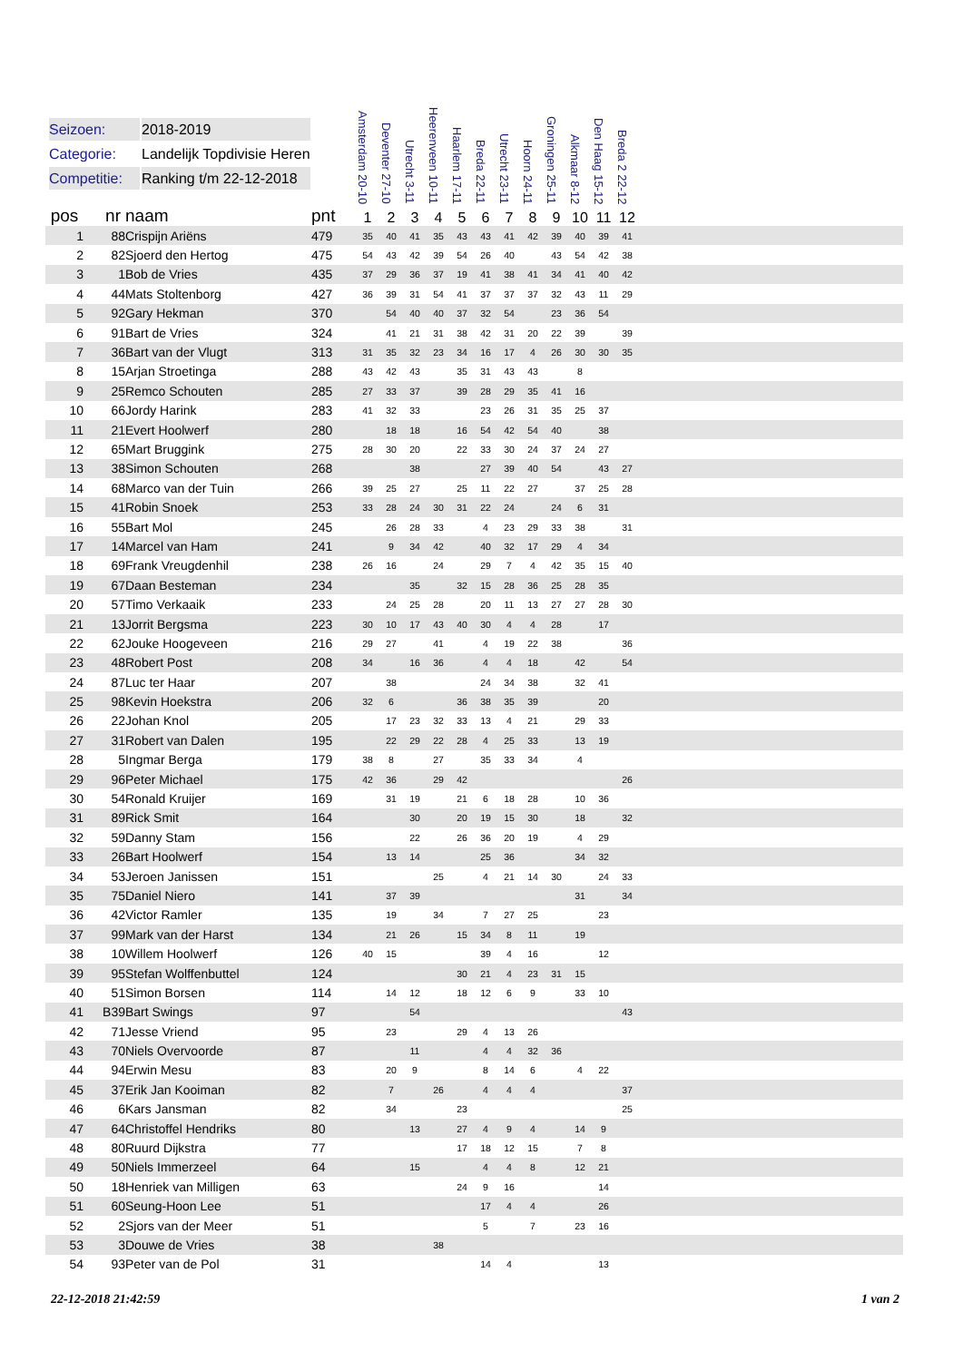| Seizoen: | 2018-2019 |
| Categorie: | Landelijk Topdivisie Heren |
| Competitie: | Ranking t/m 22-12-2018 |
| | | | | Amsterdam 20-10 | Deventer 27-10 | Utrecht 3-11 | Heerenveen 10-11 | Haarlem 17-11 | Breda 22-11 | Utrecht 23-11 | Hoorn 24-11 | Groningen 25-11 | Alkmaar 8-12 | Den Haag 15-12 | Breda 2 22-12 | |
| --- | --- | --- | --- | --- | --- | --- | --- | --- | --- | --- | --- | --- | --- | --- | --- | --- |
| pos | nr | naam | pnt | 1 | 2 | 3 | 4 | 5 | 6 | 7 | 8 | 9 | 10 | 11 | 12 | |
| 1 | 88 | Crispijn Ariëns | 479 | 35 | 40 | 41 | 35 | 43 | 43 | 41 | 42 | 39 | 40 | 39 | 41 | |
| 2 | 82 | Sjoerd den Hertog | 475 | 54 | 43 | 42 | 39 | 54 | 26 | 40 | | 43 | 54 | 42 | 38 | |
| 3 | 1 | Bob de Vries | 435 | 37 | 29 | 36 | 37 | 19 | 41 | 38 | 41 | 34 | 41 | 40 | 42 | |
| 4 | 44 | Mats Stoltenborg | 427 | 36 | 39 | 31 | 54 | 41 | 37 | 37 | 37 | 32 | 43 | 11 | 29 | |
| 5 | 92 | Gary Hekman | 370 | | 54 | 40 | 40 | 37 | 32 | 54 | | 23 | 36 | 54 | | |
| 6 | 91 | Bart de Vries | 324 | | 41 | 21 | 31 | 38 | 42 | 31 | 20 | 22 | 39 | | 39 | |
| 7 | 36 | Bart van der Vlugt | 313 | 31 | 35 | 32 | 23 | 34 | 16 | 17 | 4 | 26 | 30 | 30 | 35 | |
| 8 | 15 | Arjan Stroetinga | 288 | 43 | 42 | 43 | | 35 | 31 | 43 | 43 | | 8 | | | |
| 9 | 25 | Remco Schouten | 285 | 27 | 33 | 37 | | 39 | 28 | 29 | 35 | 41 | 16 | | | |
| 10 | 66 | Jordy Harink | 283 | 41 | 32 | 33 | | | 23 | 26 | 31 | 35 | 25 | 37 | | |
| 11 | 21 | Evert Hoolwerf | 280 | | 18 | 18 | | 16 | 54 | 42 | 54 | 40 | | 38 | | |
| 12 | 65 | Mart Bruggink | 275 | 28 | 30 | 20 | | 22 | 33 | 30 | 24 | 37 | 24 | 27 | | |
| 13 | 38 | Simon Schouten | 268 | | | 38 | | | 27 | 39 | 40 | 54 | | 43 | 27 | |
| 14 | 68 | Marco van der Tuin | 266 | 39 | 25 | 27 | | 25 | 11 | 22 | 27 | | 37 | 25 | 28 | |
| 15 | 41 | Robin Snoek | 253 | 33 | 28 | 24 | 30 | 31 | 22 | 24 | | 24 | 6 | 31 | | |
| 16 | 55 | Bart Mol | 245 | | 26 | 28 | 33 | | 4 | 23 | 29 | 33 | 38 | | 31 | |
| 17 | 14 | Marcel van Ham | 241 | | 9 | 34 | 42 | | 40 | 32 | 17 | 29 | 4 | 34 | | |
| 18 | 69 | Frank Vreugdenhil | 238 | 26 | 16 | | 24 | | 29 | 7 | 4 | 42 | 35 | 15 | 40 | |
| 19 | 67 | Daan Besteman | 234 | | | 35 | | 32 | 15 | 28 | 36 | 25 | 28 | 35 | | |
| 20 | 57 | Timo Verkaaik | 233 | | 24 | 25 | 28 | | 20 | 11 | 13 | 27 | 27 | 28 | 30 | |
| 21 | 13 | Jorrit Bergsma | 223 | 30 | 10 | 17 | 43 | 40 | 30 | 4 | 4 | 28 | | 17 | | |
| 22 | 62 | Jouke Hoogeveen | 216 | 29 | 27 | | 41 | | 4 | 19 | 22 | 38 | | | 36 | |
| 23 | 48 | Robert Post | 208 | 34 | | 16 | 36 | | 4 | 4 | 18 | | 42 | | 54 | |
| 24 | 87 | Luc ter Haar | 207 | | 38 | | | | 24 | 34 | 38 | | 32 | 41 | | |
| 25 | 98 | Kevin Hoekstra | 206 | 32 | 6 | | | 36 | 38 | 35 | 39 | | | 20 | | |
| 26 | 22 | Johan Knol | 205 | | 17 | 23 | 32 | 33 | 13 | 4 | 21 | | 29 | 33 | | |
| 27 | 31 | Robert van Dalen | 195 | | 22 | 29 | 22 | 28 | 4 | 25 | 33 | | 13 | 19 | | |
| 28 | 5 | Ingmar Berga | 179 | 38 | 8 | | 27 | | 35 | 33 | 34 | | 4 | | | |
| 29 | 96 | Peter Michael | 175 | 42 | 36 | | 29 | 42 | | | | | | | 26 | |
| 30 | 54 | Ronald Kruijer | 169 | | 31 | 19 | | 21 | 6 | 18 | 28 | | 10 | 36 | | |
| 31 | 89 | Rick Smit | 164 | | | 30 | | 20 | 19 | 15 | 30 | | 18 | | 32 | |
| 32 | 59 | Danny Stam | 156 | | | 22 | | 26 | 36 | 20 | 19 | | 4 | 29 | | |
| 33 | 26 | Bart Hoolwerf | 154 | | 13 | 14 | | | 25 | 36 | | | 34 | 32 | | |
| 34 | 53 | Jeroen Janissen | 151 | | | | 25 | | 4 | 21 | 14 | 30 | | 24 | 33 | |
| 35 | 75 | Daniel Niero | 141 | | 37 | 39 | | | | | | | 31 | | 34 | |
| 36 | 42 | Victor Ramler | 135 | | 19 | | 34 | | 7 | 27 | 25 | | | 23 | | |
| 37 | 99 | Mark van der Harst | 134 | | 21 | 26 | | 15 | 34 | 8 | 11 | | 19 | | | |
| 38 | 10 | Willem Hoolwerf | 126 | 40 | 15 | | | | 39 | 4 | 16 | | | 12 | | |
| 39 | 95 | Stefan Wolffenbuttel | 124 | | | | | 30 | 21 | 4 | 23 | 31 | 15 | | | |
| 40 | 51 | Simon Borsen | 114 | | 14 | 12 | | 18 | 12 | 6 | 9 | | 33 | 10 | | |
| 41 | B39 | Bart Swings | 97 | | | 54 | | | | | | | | | 43 | |
| 42 | 71 | Jesse Vriend | 95 | | 23 | | | 29 | 4 | 13 | 26 | | | | | |
| 43 | 70 | Niels Overvoorde | 87 | | | 11 | | | 4 | 4 | 32 | 36 | | | | |
| 44 | 94 | Erwin Mesu | 83 | | 20 | 9 | | | 8 | 14 | 6 | | 4 | 22 | | |
| 45 | 37 | Erik Jan Kooiman | 82 | | 7 | | 26 | | 4 | 4 | 4 | | | | 37 | |
| 46 | 6 | Kars Jansman | 82 | | 34 | | | 23 | | | | | | | 25 | |
| 47 | 64 | Christoffel Hendriks | 80 | | | 13 | | 27 | 4 | 9 | 4 | | 14 | 9 | | |
| 48 | 80 | Ruurd Dijkstra | 77 | | | | | 17 | 18 | 12 | 15 | | 7 | 8 | | |
| 49 | 50 | Niels Immerzeel | 64 | | | 15 | | | 4 | 4 | 8 | | 12 | 21 | | |
| 50 | 18 | Henriek van Milligen | 63 | | | | | 24 | 9 | 16 | | | | 14 | | |
| 51 | 60 | Seung-Hoon Lee | 51 | | | | | | 17 | 4 | 4 | | | 26 | | |
| 52 | 2 | Sjors van der Meer | 51 | | | | | | 5 | | 7 | | 23 | 16 | | |
| 53 | 3 | Douwe de Vries | 38 | | | | 38 | | | | | | | | | |
| 54 | 93 | Peter van de Pol | 31 | | | | | | 14 | 4 | | | | 13 | | |
22-12-2018 21:42:59 1 van 2